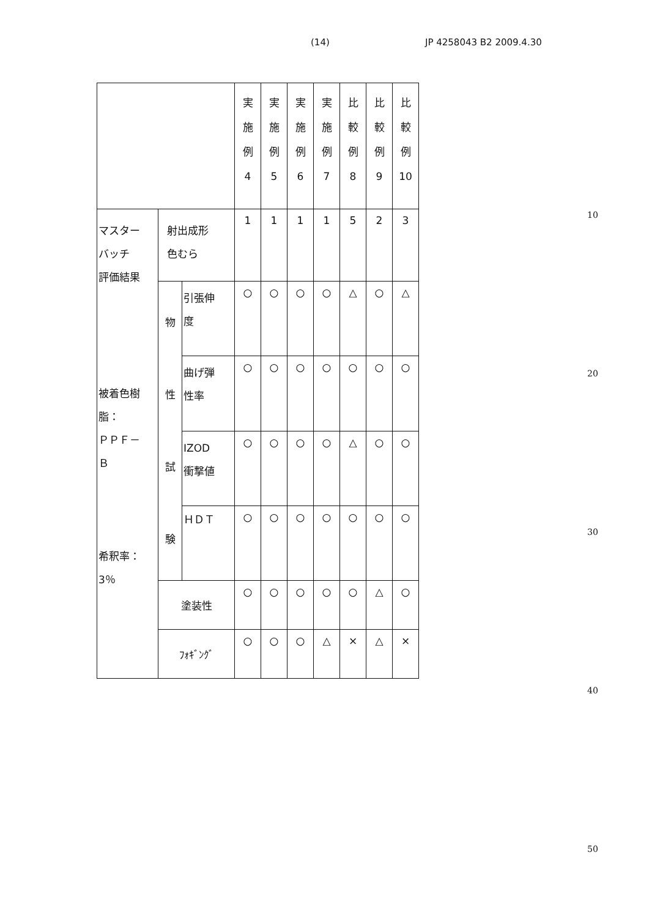(14) JP 4258043 B2 2009.4.30
| | | | 実 施 例 4 | 実 施 例 5 | 実 施 例 6 | 実 施 例 7 | 比 較 例 8 | 比 較 例 9 | 比 較 例 10 |
| --- | --- | --- | --- | --- | --- | --- | --- | --- | --- |
| マスター バッチ 評価結果 被着色樹 脂： ＰＰＦ－ Ｂ 希釈率： 3％ | 射出成形 色むら | | 1 | 1 | 1 | 1 | 5 | 2 | 3 |
| | 物 性 試 験 | 引張伸 度 | ○ | ○ | ○ | ○ | △ | ○ | △ |
| | | 曲げ弾 性率 | ○ | ○ | ○ | ○ | ○ | ○ | ○ |
| | | IZOD 衝撃値 | ○ | ○ | ○ | ○ | △ | ○ | ○ |
| | | ＨＤＴ | ○ | ○ | ○ | ○ | ○ | ○ | ○ |
| | 塗装性 | | ○ | ○ | ○ | ○ | ○ | △ | ○ |
| | ﾌｫｷﾞﾝｸﾞ | | ○ | ○ | ○ | △ | × | △ | × |
10
20
30
40
50